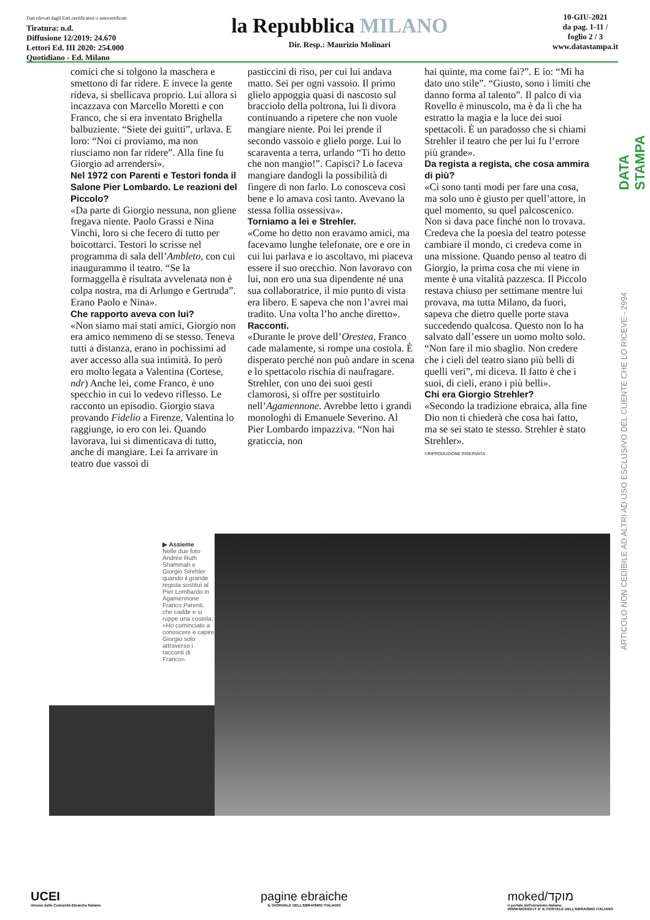Dati rilevati dagli Enti certificatori o autocertificati
Tiratura: n.d.
Diffusione 12/2019: 24.670
Lettori Ed. III 2020: 254.000
Quotidiano - Ed. Milano
la Repubblica MILANO
Dir. Resp.: Maurizio Molinari
10-GIU-2021
da pag. 1-11 /
foglio 2 / 3
www.datastampa.it
comici che si tolgono la maschera e smettono di far ridere. E invece la gente rideva, si sbellicava proprio. Lui allora si incazzava con Marcello Moretti e con Franco, che si era inventato Brighella balbuziente. “Siete dei guitti”, urlava. E loro: “Noi ci proviamo, ma non riusciamo non far ridere”. Alla fine fu Giorgio ad arrendersi».
Nel 1972 con Parenti e Testori fonda il Salone Pier Lombardo. Le reazioni del Piccolo?
«Da parte di Giorgio nessuna, non gliene fregava niente. Paolo Grassi e Nina Vinchi, loro si che fecero di tutto per boicottarci. Testori lo scrisse nel programma di sala dell’Ambleto, con cui inaugurammo il teatro. “Se la formaggella è risultata avvelenata non è colpa nostra, ma di Arlungo e Gertruda”. Erano Paolo e Nina».
Che rapporto aveva con lui?
«Non siamo mai stati amici, Giorgio non era amico nemmeno di se stesso. Teneva tutti a distanza, erano in pochissimi ad aver accesso alla sua intimità. Io però ero molto legata a Valentina (Cortese, ndr) Anche lei, come Franco, è uno specchio in cui lo vedevo riflesso. Le racconto un episodio. Giorgio stava provando Fidelio a Firenze, Valentina lo raggiunge, io ero con lei. Quando lavorava, lui si dimenticava di tutto, anche di mangiare. Lei fa arrivare in teatro due vassoi di
pasticcini di riso, per cui lui andava matto. Sei per ogni vassoio. Il primo glielo appoggia quasi di nascosto sul bracciolo della poltrona, lui li divora continuando a ripetere che non vuole mangiare niente. Poi lei prende il secondo vassoio e glielo porge. Lui lo scaraventa a terra, urlando “Ti ho detto che non mangio!”. Capisci? Lo faceva mangiare dandogli la possibilità di fingere di non farlo. Lo conosceva così bene e lo amava così tanto. Avevano la stessa follia ossessiva».
Torniamo a lei e Strehler.
«Come ho detto non eravamo amici, ma facevamo lunghe telefonate, ore e ore in cui lui parlava e io ascoltavo, mi piaceva essere il suo orecchio. Non lavoravo con lui, non ero una sua dipendente né una sua collaboratrice, il mio punto di vista era libero. E sapeva che non l’avrei mai tradito. Una volta l’ho anche diretto».
Racconti.
«Durante le prove dell’Orestea, Franco cade malamente, si rompe una costola. È disperato perché non può andare in scena e lo spettacolo rischia di naufragare. Strehler, con uno dei suoi gesti clamorosi, si offre per sostituirlo nell’Agamennone. Avrebbe letto i grandi monologhi di Emanuele Severino. Al Pier Lombardo impazziva. “Non hai graticcia, non
hai quinte, ma come fai?”. E io: “Mi ha dato uno stile”. “Giusto, sono i limiti che danno forma al talento”. Il palco di via Rovello è minuscolo, ma è da lì che ha estratto la magia e la luce dei suoi spettacoli. È un paradosso che si chiami Strehler il teatro che per lui fu l’errore più grande».
Da regista a regista, che cosa ammira di più?
«Ci sono tanti modi per fare una cosa, ma solo uno è giusto per quell’attore, in quel momento, su quel palcoscenico. Non si dava pace finché non lo trovava. Credeva che la poesia del teatro potesse cambiare il mondo, ci credeva come in una missione. Quando penso al teatro di Giorgio, la prima cosa che mi viene in mente è una vitalità pazzesca. Il Piccolo restava chiuso per settimane mentre lui provava, ma tutta Milano, da fuori, sapeva che dietro quelle porte stava succedendo qualcosa. Questo non lo ha salvato dall’essere un uomo molto solo. “Non fare il mio sbaglio. Non credere che i cieli del teatro siano più belli di quelli veri”, mi diceva. Il fatto è che i suoi, di cieli, erano i più belli».
Chi era Giorgio Strehler?
«Secondo la tradizione ebraica, alla fine Dio non ti chiederà che cosa hai fatto, ma se sei stato te stesso. Strehler è stato Strehler».
©RIPRODUZIONE RISERVATA
DATA STAMPA
ARTICOLO NON CEDIBILE AD ALTRI AD USO ESCLUSIVO DEL CLIENTE CHE LO RICEVE - 2994
▶ Assieme
Nelle due foto Andrée Ruth Shammah e Giorgio Strehler quando il grande regista sostituì al Pier Lombardo in Agamennone Franco Parenti, che cadde e si ruppe una costola: «Ho cominciato a conoscere e capire Giorgio solo attraverso i racconti di Franco».
UCEI
Unione delle Comunità Ebraiche Italiane
pagine ebraiche
IL GIORNALE DELL'EBRAISMO ITALIANO
moked/מוקד
il portale dell'ebraismo italiano
WWW.MOKED.IT E' IL PORTALE DELL'EBRAISMO ITALIANO